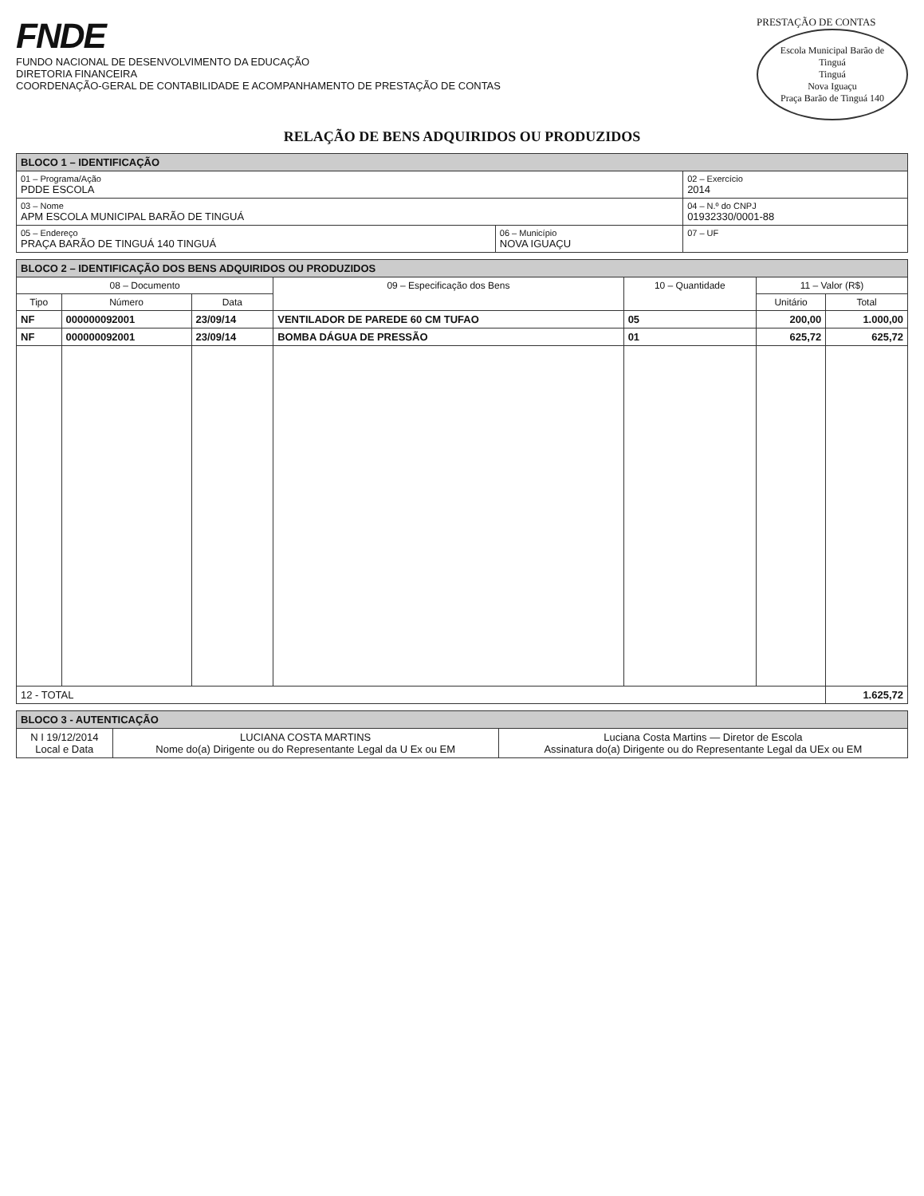FNDE
FUNDO NACIONAL DE DESENVOLVIMENTO DA EDUCAÇÃO
DIRETORIA FINANCEIRA
COORDENAÇÃO-GERAL DE CONTABILIDADE E ACOMPANHAMENTO DE PRESTAÇÃO DE CONTAS
PRESTAÇÃO DE CONTAS
Escola Municipal Barão de Tinguá
Tinguá
Nova Iguaçu
Praça Barão de Tinguá 140
RELAÇÃO DE BENS ADQUIRIDOS OU PRODUZIDOS
| BLOCO 1 – IDENTIFICAÇÃO | | |
| 01 – Programa/Ação PDDE ESCOLA | | 02 – Exercício 2014 |
| 03 – Nome APM ESCOLA MUNICIPAL BARÃO DE TINGUÁ | | 04 – N.º do CNPJ 01932330/0001-88 |
| 05 – Endereço PRAÇA BARÃO DE TINGUÁ 140 TINGUÁ | 06 – Município NOVA IGUAÇU | 07 – UF |
| BLOCO 2 – IDENTIFICAÇÃO DOS BENS ADQUIRIDOS OU PRODUZIDOS | | | | | | |
| 08 – Documento | | | 09 – Especificação dos Bens | 10 – Quantidade | 11 – Valor (R$) | |
| Tipo | Número | Data | | | Unitário | Total |
| NF | 000000092001 | 23/09/14 | VENTILADOR DE PAREDE 60 CM TUFAO | 05 | 200,00 | 1.000,00 |
| NF | 000000092001 | 23/09/14 | BOMBA DÁGUA DE PRESSÃO | 01 | 625,72 | 625,72 |
| 12 - TOTAL | | | | | | 1.625,72 |
| BLOCO 3 - AUTENTICAÇÃO | | |
| N I 19/12/2014 Local e Data | LUCIANA COSTA MARTINS Nome do(a) Dirigente ou do Representante Legal da U Ex ou EM | Luciana Costa Martins — Diretor de Escola Assinatura do(a) Dirigente ou do Representante Legal da UEx ou EM |